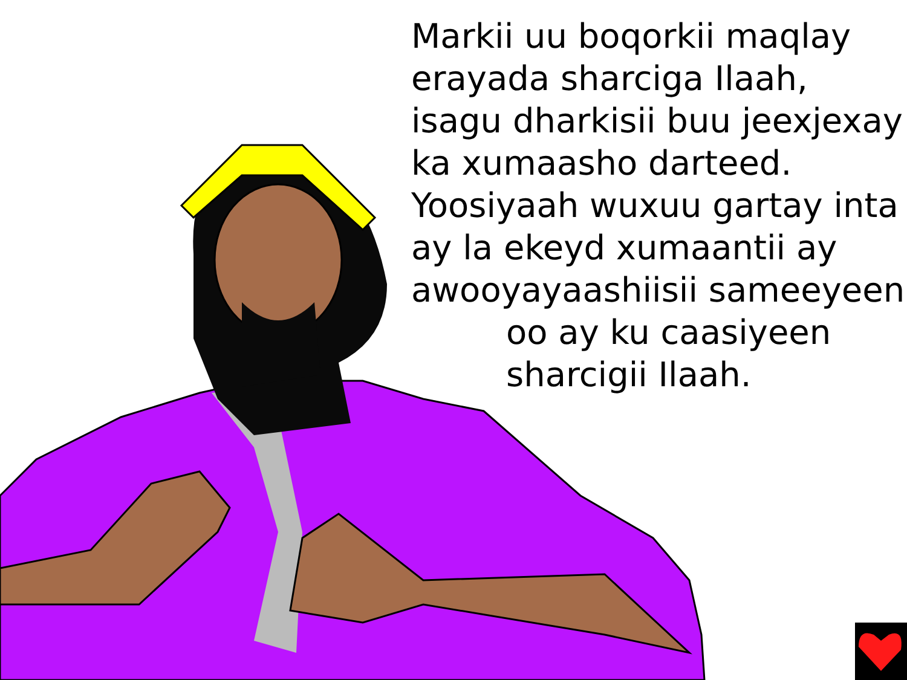Markii uu boqorkii maqlay
erayada sharciga Ilaah,
isagu dharkisii buu jeexjexay
ka xumaasho darteed.
Yoosiyaah wuxuu gartay inta
ay la ekeyd xumaantii ay
awooyayaashiisii sameeyeen
oo ay ku caasiyeen
sharcigii Ilaah.